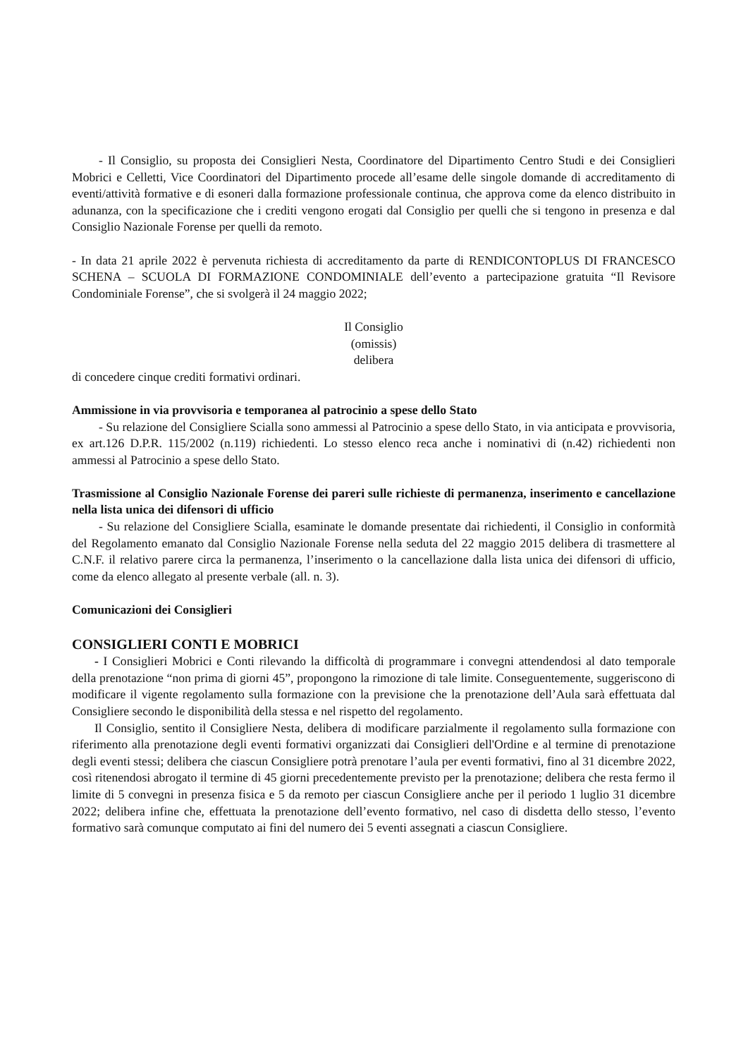- Il Consiglio, su proposta dei Consiglieri Nesta, Coordinatore del Dipartimento Centro Studi e dei Consiglieri Mobrici e Celletti, Vice Coordinatori del Dipartimento procede all’esame delle singole domande di accreditamento di eventi/attività formative e di esoneri dalla formazione professionale continua, che approva come da elenco distribuito in adunanza, con la specificazione che i crediti vengono erogati dal Consiglio per quelli che si tengono in presenza e dal Consiglio Nazionale Forense per quelli da remoto.
- In data 21 aprile 2022 è pervenuta richiesta di accreditamento da parte di RENDICONTOPLUS DI FRANCESCO SCHENA – SCUOLA DI FORMAZIONE CONDOMINIALE dell’evento a partecipazione gratuita “Il Revisore Condominiale Forense”, che si svolgerà il 24 maggio 2022;
Il Consiglio
(omissis)
delibera
di concedere cinque crediti formativi ordinari.
Ammissione in via provvisoria e temporanea al patrocinio a spese dello Stato
- Su relazione del Consigliere Scialla sono ammessi al Patrocinio a spese dello Stato, in via anticipata e provvisoria, ex art.126 D.P.R. 115/2002 (n.119) richiedenti. Lo stesso elenco reca anche i nominativi di (n.42) richiedenti non ammessi al Patrocinio a spese dello Stato.
Trasmissione al Consiglio Nazionale Forense dei pareri sulle richieste di permanenza, inserimento e cancellazione nella lista unica dei difensori di ufficio
- Su relazione del Consigliere Scialla, esaminate le domande presentate dai richiedenti, il Consiglio in conformità del Regolamento emanato dal Consiglio Nazionale Forense nella seduta del 22 maggio 2015 delibera di trasmettere al C.N.F. il relativo parere circa la permanenza, l’inserimento o la cancellazione dalla lista unica dei difensori di ufficio, come da elenco allegato al presente verbale (all. n. 3).
Comunicazioni dei Consiglieri
CONSIGLIERI CONTI E MOBRICI
- I Consiglieri Mobrici e Conti rilevando la difficoltà di programmare i convegni attendendosi al dato temporale della prenotazione “non prima di giorni 45”, propongono la rimozione di tale limite. Conseguentemente, suggeriscono di modificare il vigente regolamento sulla formazione con la previsione che la prenotazione dell’Aula sarà effettuata dal Consigliere secondo le disponibilità della stessa e nel rispetto del regolamento.
Il Consiglio, sentito il Consigliere Nesta, delibera di modificare parzialmente il regolamento sulla formazione con riferimento alla prenotazione degli eventi formativi organizzati dai Consiglieri dell'Ordine e al termine di prenotazione degli eventi stessi; delibera che ciascun Consigliere potrà prenotare l’aula per eventi formativi, fino al 31 dicembre 2022, così ritenendosi abrogato il termine di 45 giorni precedentemente previsto per la prenotazione; delibera che resta fermo il limite di 5 convegni in presenza fisica e 5 da remoto per ciascun Consigliere anche per il periodo 1 luglio 31 dicembre 2022; delibera infine che, effettuata la prenotazione dell’evento formativo, nel caso di disdetta dello stesso, l’evento formativo sarà comunque computato ai fini del numero dei 5 eventi assegnati a ciascun Consigliere.